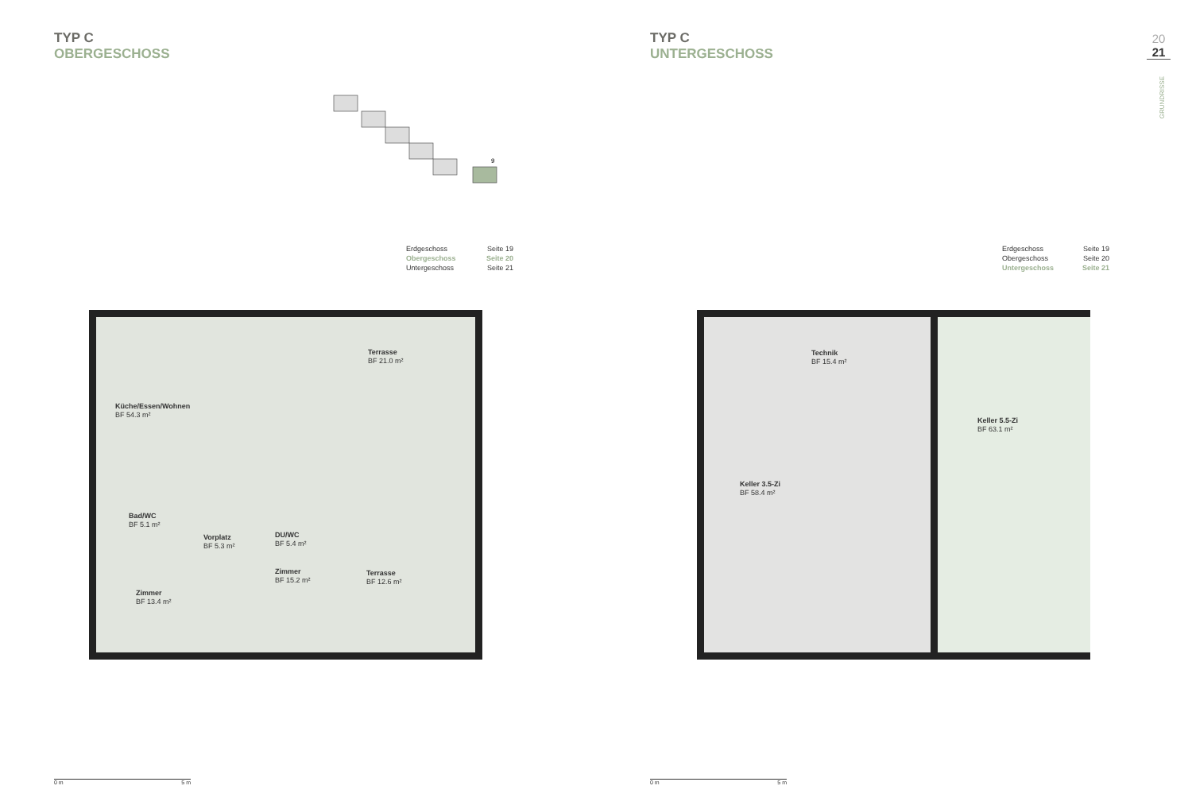TYP C
OBERGESCHOSS
9
Erdgeschoss Seite 19
Obergeschoss Seite 20
Untergeschoss Seite 21
Küche/Essen/Wohnen
BF 54.3 m²
Terrasse
BF 21.0 m²
Bad/WC
BF 5.1 m²
Vorplatz
BF 5.3 m²
DU/WC
BF 5.4 m²
Zimmer
BF 15.2 m²
Terrasse
BF 12.6 m²
Zimmer
BF 13.4 m²
0 m 5 m
TYP C
UNTERGESCHOSS
20
21
GRUNDRISSE
Erdgeschoss Seite 19
Obergeschoss Seite 20
Untergeschoss Seite 21
Technik
BF 15.4 m²
Keller 5.5-Zi
BF 63.1 m²
Keller 3.5-Zi
BF 58.4 m²
0 m 5 m